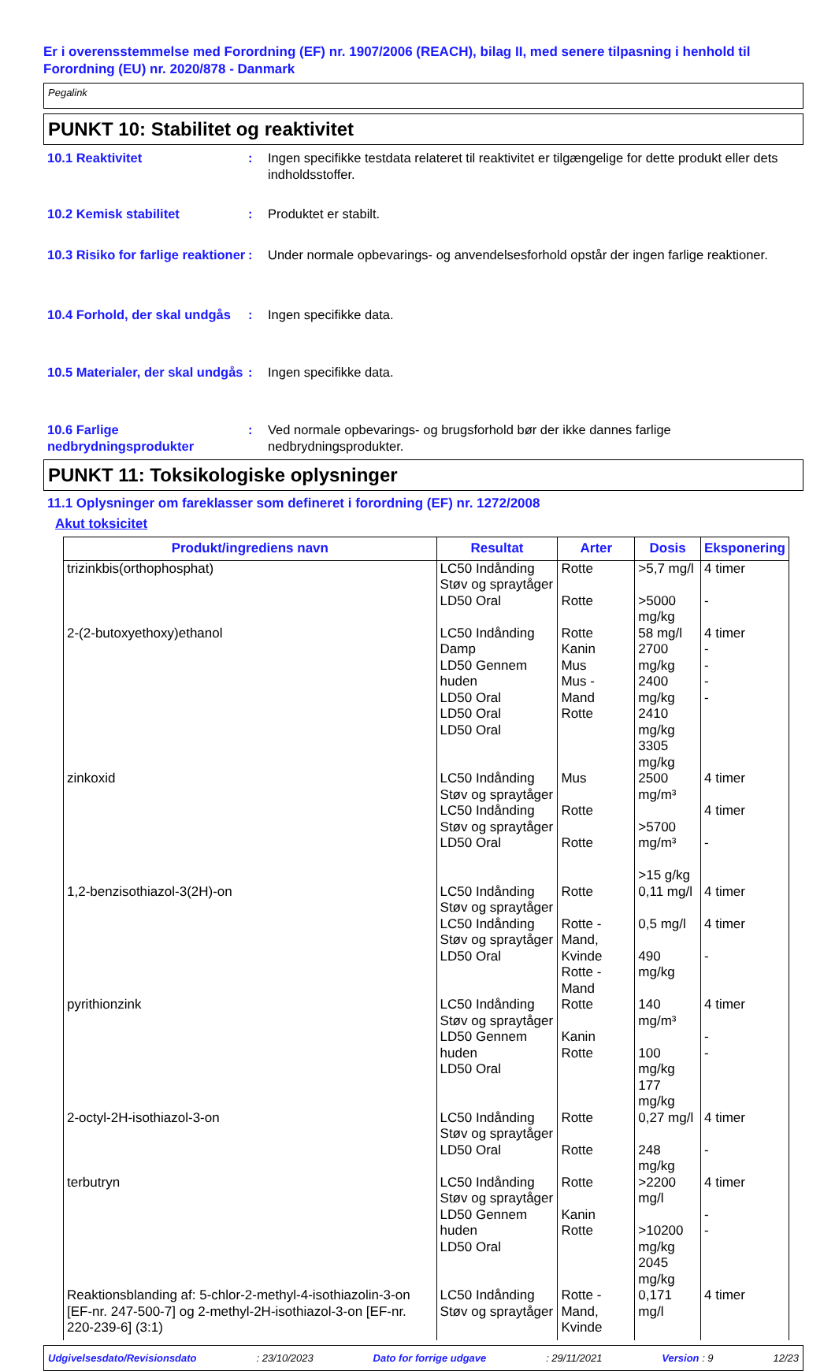Er i overensstemmelse med Forordning (EF) nr. 1907/2006 (REACH), bilag II, med senere tilpasning i henhold til Forordning (EU) nr. 2020/878 - Danmark
Pegalink
PUNKT 10: Stabilitet og reaktivitet
10.1 Reaktivitet : Ingen specifikke testdata relateret til reaktivitet er tilgængelige for dette produkt eller dets indholdsstoffer.
10.2 Kemisk stabilitet : Produktet er stabilt.
10.3 Risiko for farlige reaktioner
: Under normale opbevarings- og anvendelsesforhold opstår der ingen farlige reaktioner.
10.4 Forhold, der skal undgås
: Ingen specifikke data.
10.5 Materialer, der skal undgås
: Ingen specifikke data.
10.6 Farlige nedbrydningsprodukter
: Ved normale opbevarings- og brugsforhold bør der ikke dannes farlige nedbrydningsprodukter.
PUNKT 11: Toksikologiske oplysninger
11.1 Oplysninger om fareklasser som defineret i forordning (EF) nr. 1272/2008
Akut toksicitet
| Produkt/ingrediens navn | Resultat | Arter | Dosis | Eksponering |
| --- | --- | --- | --- | --- |
| trizinkbis(orthophosphat) | LC50 Indånding Støv og spraytåger LD50 Oral | Rotte Rotte | >5,7 mg/l >5000 mg/kg | 4 timer - |
| 2-(2-butoxyethoxy)ethanol | LC50 Indånding Damp LD50 Gennem huden LD50 Oral LD50 Oral LD50 Oral | Rotte Kanin Mus Mus - Mand Rotte | 58 mg/l 2700 mg/kg 2400 mg/kg 2410 mg/kg 3305 mg/kg | 4 timer - - - - |
| zinkoxid | LC50 Indånding Støv og spraytåger LC50 Indånding Støv og spraytåger LD50 Oral | Mus Rotte Rotte | 2500 mg/m³ >5700 mg/m³ >15 g/kg | 4 timer 4 timer - |
| 1,2-benzisothiazol-3(2H)-on | LC50 Indånding Støv og spraytåger LC50 Indånding Støv og spraytåger LD50 Oral | Rotte Rotte - Mand, Kvinde Rotte - Mand | 0,11 mg/l 0,5 mg/l 490 mg/kg | 4 timer 4 timer - |
| pyrithionzink | LC50 Indånding Støv og spraytåger LD50 Gennem huden LD50 Oral | Rotte Kanin Rotte | 140 mg/m³ 100 mg/kg 177 mg/kg | 4 timer - - |
| 2-octyl-2H-isothiazol-3-on | LC50 Indånding Støv og spraytåger LD50 Oral | Rotte Rotte | 0,27 mg/l 248 mg/kg | 4 timer - |
| terbutryn | LC50 Indånding Støv og spraytåger LD50 Gennem huden LD50 Oral | Rotte Kanin Rotte | >2200 mg/l >10200 mg/kg 2045 mg/kg | 4 timer - - |
| Reaktionsblanding af: 5-chlor-2-methyl-4-isothiazolin-3-on [EF-nr. 247-500-7] og 2-methyl-2H-isothiazol-3-on [EF-nr. 220-239-6] (3:1) | LC50 Indånding Støv og spraytåger | Rotte - Mand, Kvinde | 0,171 mg/l | 4 timer |
Udgivelsesdato/Revisionsdato: 23/10/2023 Dato for forrige udgave: 29/11/2021 Version : 9 12/23